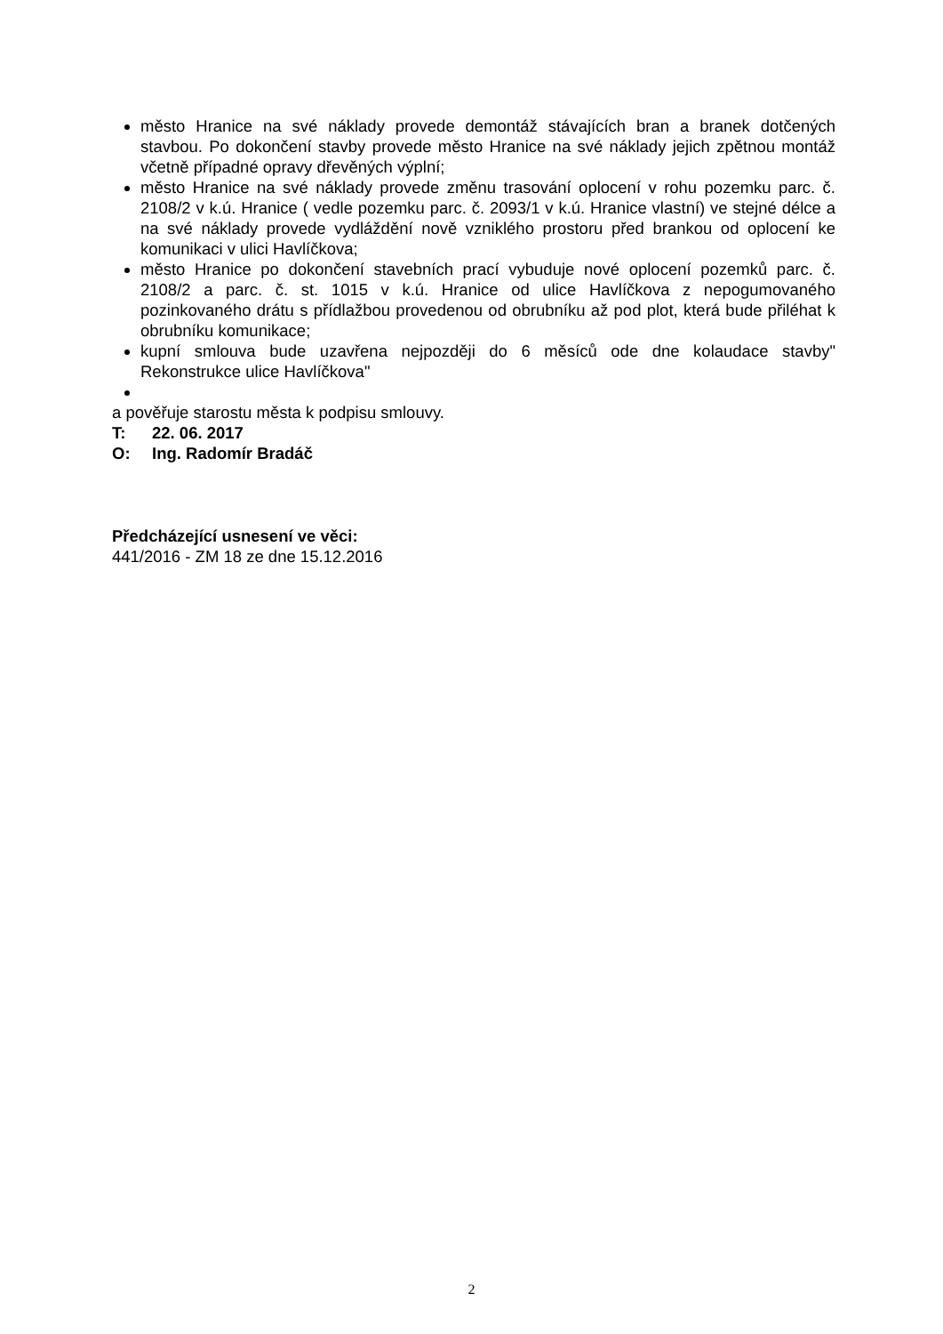město Hranice na své náklady provede demontáž stávajících bran a branek dotčených stavbou. Po dokončení stavby provede město Hranice na své náklady jejich zpětnou montáž včetně případné opravy dřevěných výplní;
město Hranice na své náklady provede změnu trasování oplocení v rohu pozemku parc. č. 2108/2 v k.ú. Hranice ( vedle pozemku parc. č. 2093/1 v k.ú. Hranice vlastní) ve stejné délce a na své náklady provede vydláždění nově vzniklého prostoru před brankou od oplocení ke komunikaci v ulici Havlíčkova;
město Hranice po dokončení stavebních prací vybuduje nové oplocení pozemků parc. č. 2108/2 a parc. č. st. 1015 v k.ú. Hranice od ulice Havlíčkova z nepogumovaného pozinkovaného drátu s přídlažbou provedenou od obrubníku až pod plot, která bude přiléhat k obrubníku komunikace;
kupní smlouva bude uzavřena nejpozději do 6 měsíců ode dne kolaudace stavby" Rekonstrukce ulice Havlíčkova"
a pověřuje starostu města k podpisu smlouvy.
T: 22. 06. 2017
O: Ing. Radomír Bradáč
Předcházející usnesení ve věci:
441/2016 - ZM 18 ze dne 15.12.2016
2